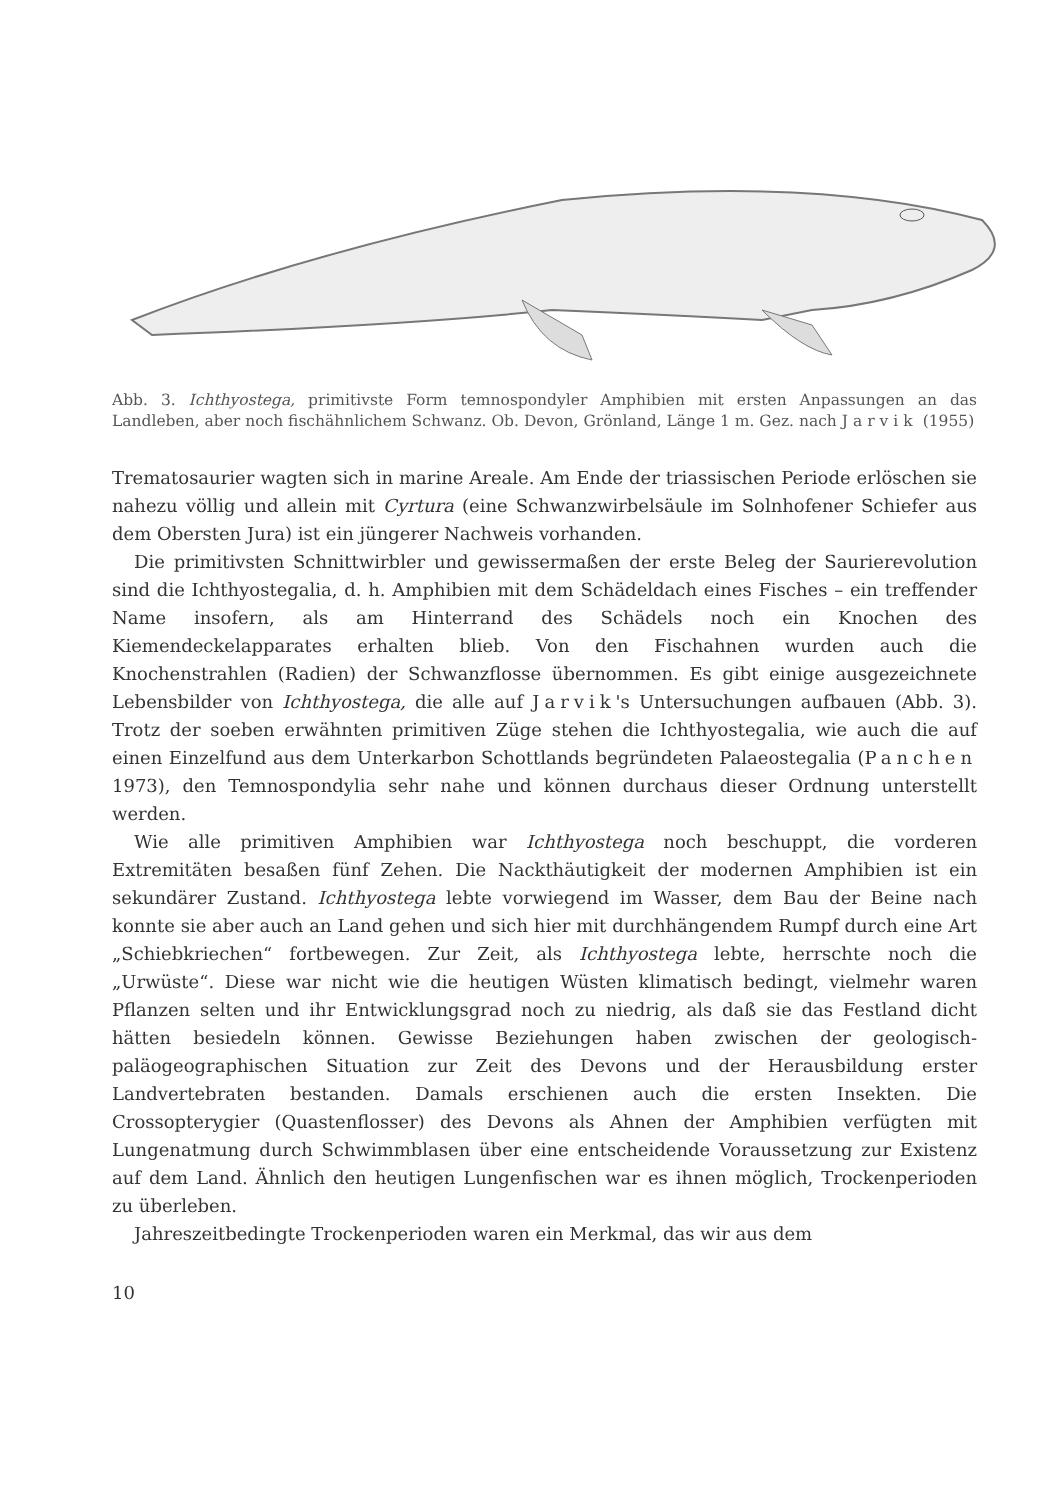Abb. 3. Ichthyostega, primitivste Form temnospondyler Amphibien mit ersten Anpassungen an das Landleben, aber noch fischähnlichem Schwanz. Ob. Devon, Grönland, Länge 1 m. Gez. nach Jarvik (1955)
Trematosaurier wagten sich in marine Areale. Am Ende der triassischen Periode erlöschen sie nahezu völlig und allein mit Cyrtura (eine Schwanzwirbelsäule im Solnhofener Schiefer aus dem Obersten Jura) ist ein jüngerer Nachweis vorhanden.
Die primitivsten Schnittwirbler und gewissermaßen der erste Beleg der Saurierevolution sind die Ichthyostegalia, d. h. Amphibien mit dem Schädeldach eines Fisches – ein treffender Name insofern, als am Hinterrand des Schädels noch ein Knochen des Kiemendeckelapparates erhalten blieb. Von den Fischahnen wurden auch die Knochenstrahlen (Radien) der Schwanzflosse übernommen. Es gibt einige ausgezeichnete Lebensbilder von Ichthyostega, die alle auf Jarvik's Untersuchungen aufbauen (Abb. 3). Trotz der soeben erwähnten primitiven Züge stehen die Ichthyostegalia, wie auch die auf einen Einzelfund aus dem Unterkarbon Schottlands begründeten Palaeostegalia (Panchen 1973), den Temnospondylia sehr nahe und können durchaus dieser Ordnung unterstellt werden.
Wie alle primitiven Amphibien war Ichthyostega noch beschuppt, die vorderen Extremitäten besaßen fünf Zehen. Die Nackthäutigkeit der modernen Amphibien ist ein sekundärer Zustand. Ichthyostega lebte vorwiegend im Wasser, dem Bau der Beine nach konnte sie aber auch an Land gehen und sich hier mit durchhängendem Rumpf durch eine Art „Schiebkriechen“ fortbewegen. Zur Zeit, als Ichthyostega lebte, herrschte noch die „Urwüste“. Diese war nicht wie die heutigen Wüsten klimatisch bedingt, vielmehr waren Pflanzen selten und ihr Entwicklungsgrad noch zu niedrig, als daß sie das Festland dicht hätten besiedeln können. Gewisse Beziehungen haben zwischen der geologisch-paläogeographischen Situation zur Zeit des Devons und der Herausbildung erster Landvertebraten bestanden. Damals erschienen auch die ersten Insekten. Die Crossopterygier (Quastenflosser) des Devons als Ahnen der Amphibien verfügten mit Lungenatmung durch Schwimmblasen über eine entscheidende Voraussetzung zur Existenz auf dem Land. Ähnlich den heutigen Lungenfischen war es ihnen möglich, Trockenperioden zu überleben.
Jahreszeitbedingte Trockenperioden waren ein Merkmal, das wir aus dem
10